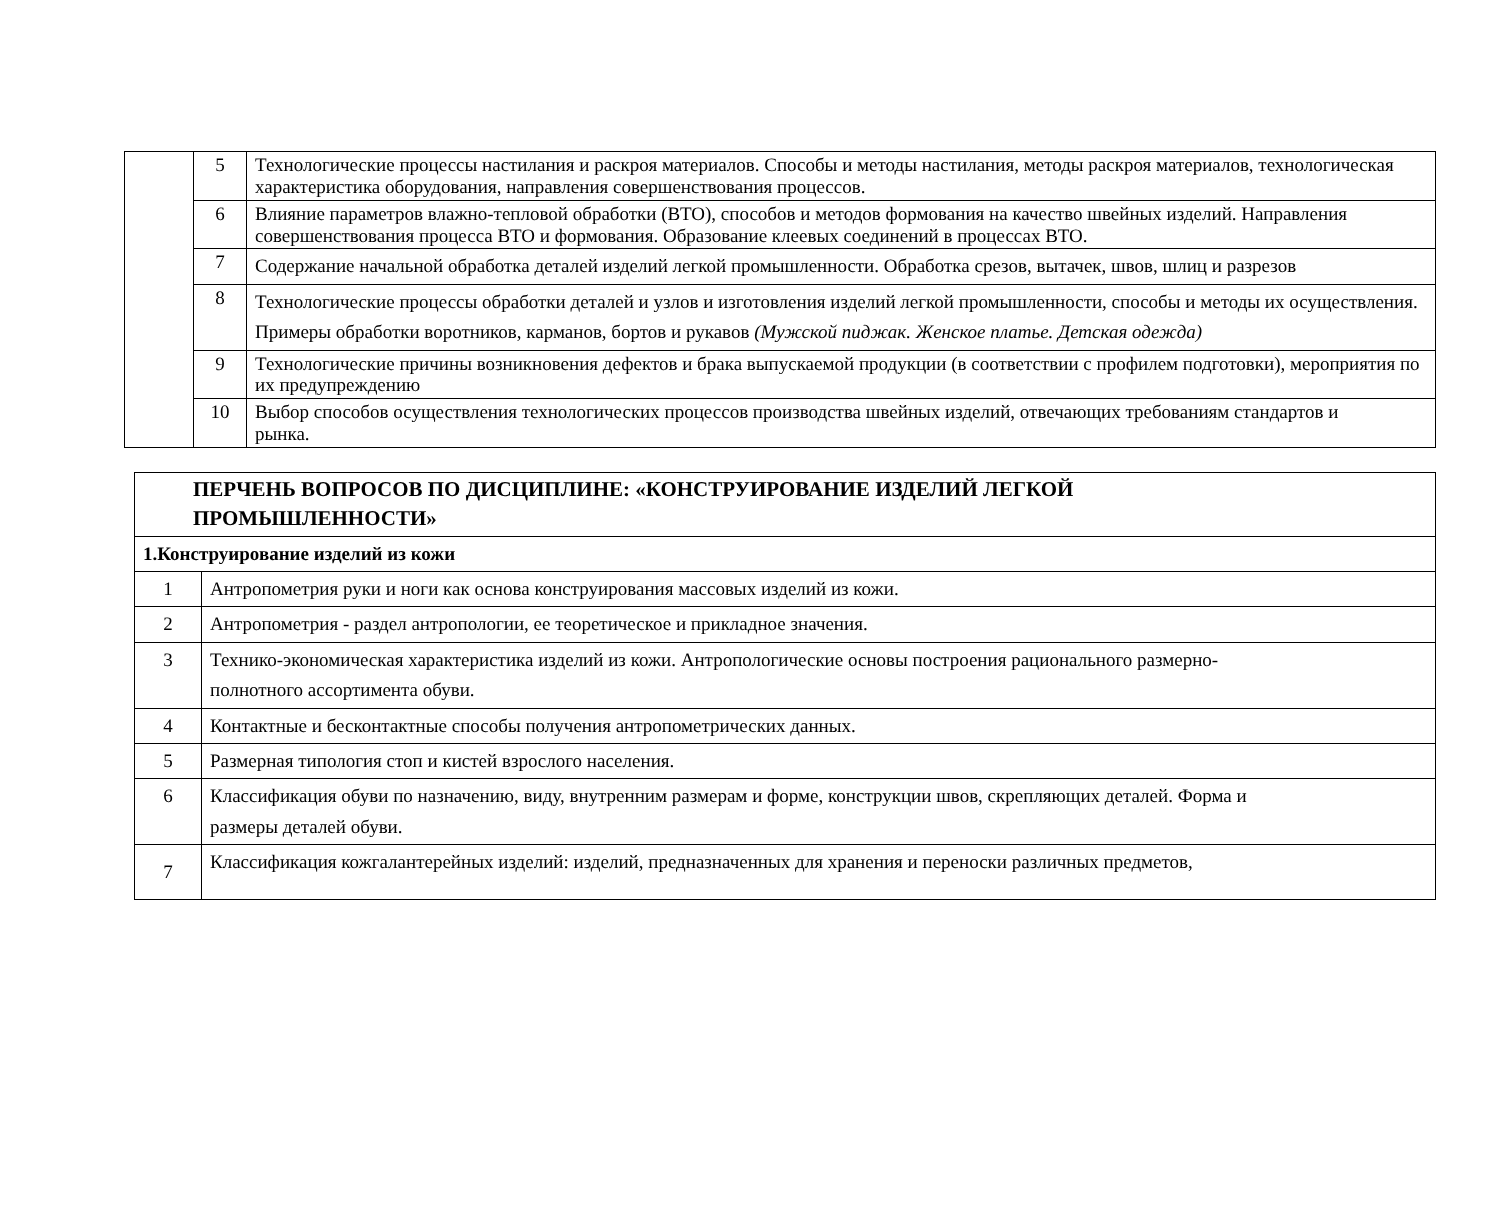| | 5 | Технологические процессы настилания и раскроя материалов. Способы и методы настилания, методы раскроя материалов, технологическая характеристика оборудования, направления совершенствования процессов. |
| | 6 | Влияние параметров влажно-тепловой обработки (ВТО), способов и методов формования на качество швейных изделий. Направления совершенствования процесса ВТО и формования. Образование клеевых соединений в процессах ВТО. |
| | 7 | Содержание начальной обработка деталей изделий легкой промышленности. Обработка срезов, вытачек, швов, шлиц и разрезов |
| | 8 | Технологические процессы обработки деталей и узлов и изготовления изделий легкой промышленности, способы и методы их осуществления. Примеры обработки воротников, карманов, бортов и рукавов (Мужской пиджак. Женское платье. Детская одежда) |
| | 9 | Технологические причины возникновения дефектов и брака выпускаемой продукции (в соответствии с профилем подготовки), мероприятия по их предупреждению |
| | 10 | Выбор способов осуществления технологических процессов производства швейных изделий, отвечающих требованиям стандартов и рынка. |
| ПЕРЧЕНЬ ВОПРОСОВ ПО ДИСЦИПЛИНЕ: «КОНСТРУИРОВАНИЕ ИЗДЕЛИЙ ЛЕГКОЙ ПРОМЫШЛЕННОСТИ» | |
| 1.Конструирование изделий из кожи | |
| 1 | Антропометрия руки и ноги как основа конструирования массовых изделий из кожи. |
| 2 | Антропометрия - раздел антропологии, ее теоретическое и прикладное значения. |
| 3 | Технико-экономическая характеристика изделий из кожи. Антропологические основы построения рационального размерно- полнотного ассортимента обуви. |
| 4 | Контактные и бесконтактные способы получения антропометрических данных. |
| 5 | Размерная типология стоп и кистей взрослого населения. |
| 6 | Классификация обуви по назначению, виду, внутренним размерам и форме, конструкции швов, скрепляющих деталей. Форма и размеры деталей обуви. |
| 7 | Классификация кожгалантерейных изделий: изделий, предназначенных для хранения и переноски различных предметов, |